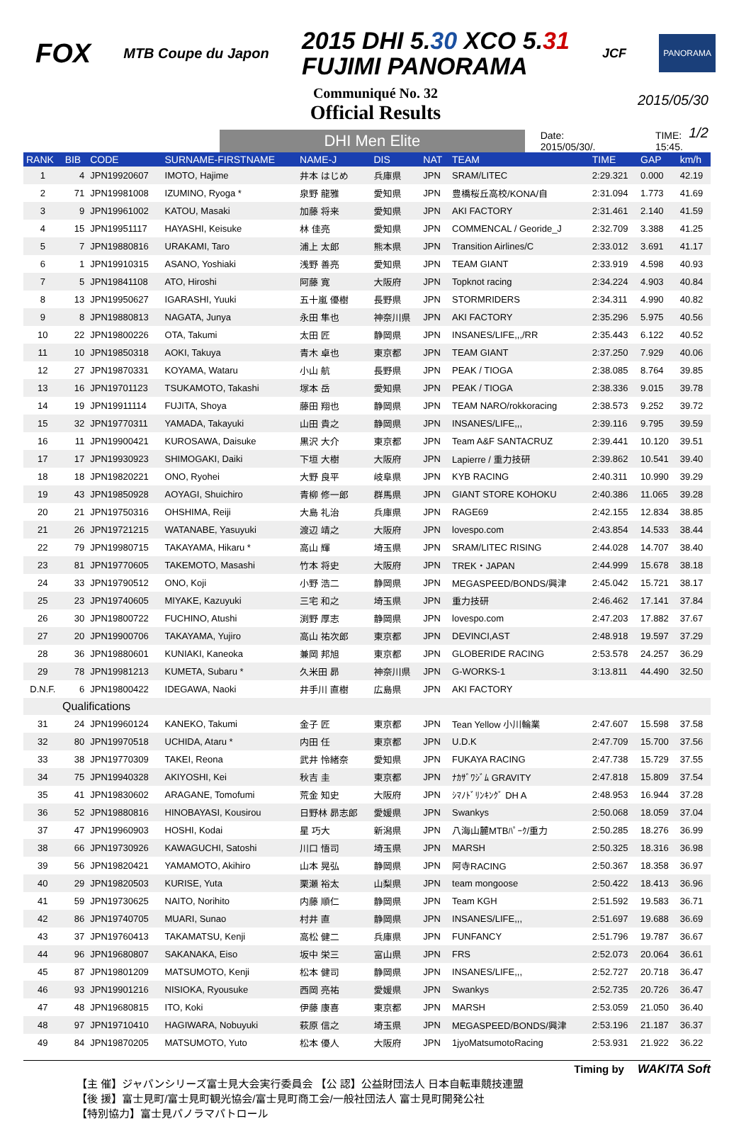FOX
MTB Coupe du Japon
2015 DHI 5.30 XCO 5.31
FUJIMI PANORAMA
JCF
PANORAMA
Communiqué No. 32
Official Results
2015/05/30
1/2
DHI Men Elite
Date: 2015/05/30/.
TIME: 15:45.
| RANK | BIB | CODE | SURNAME-FIRSTNAME | NAME-J | DIS | NAT | TEAM | TIME | GAP | km/h |
| --- | --- | --- | --- | --- | --- | --- | --- | --- | --- | --- |
| 1 | 4 | JPN19920607 | IMOTO, Hajime | 井本 はじめ | 兵庫県 | JPN | SRAM/LITEC | 2:29.321 | 0.000 | 42.19 |
| 2 | 71 | JPN19981008 | IZUMINO, Ryoga * | 泉野 龍雅 | 愛知県 | JPN | 豊橋桜丘高校/KONA/自 | 2:31.094 | 1.773 | 41.69 |
| 3 | 9 | JPN19961002 | KATOU, Masaki | 加藤 将来 | 愛知県 | JPN | AKI FACTORY | 2:31.461 | 2.140 | 41.59 |
| 4 | 15 | JPN19951117 | HAYASHI, Keisuke | 林 佳亮 | 愛知県 | JPN | COMMENCAL / Georide_J | 2:32.709 | 3.388 | 41.25 |
| 5 | 7 | JPN19880816 | URAKAMI, Taro | 浦上 太郎 | 熊本県 | JPN | Transition Airlines/C | 2:33.012 | 3.691 | 41.17 |
| 6 | 1 | JPN19910315 | ASANO, Yoshiaki | 浅野 善亮 | 愛知県 | JPN | TEAM GIANT | 2:33.919 | 4.598 | 40.93 |
| 7 | 5 | JPN19841108 | ATO, Hiroshi | 阿藤 寛 | 大阪府 | JPN | Topknot racing | 2:34.224 | 4.903 | 40.84 |
| 8 | 13 | JPN19950627 | IGARASHI, Yuuki | 五十嵐 優樹 | 長野県 | JPN | STORMRIDERS | 2:34.311 | 4.990 | 40.82 |
| 9 | 8 | JPN19880813 | NAGATA, Junya | 永田 隼也 | 神奈川県 | JPN | AKI FACTORY | 2:35.296 | 5.975 | 40.56 |
| 10 | 22 | JPN19800226 | OTA, Takumi | 太田 匠 | 静岡県 | JPN | INSANES/LIFE,,,/RR | 2:35.443 | 6.122 | 40.52 |
| 11 | 10 | JPN19850318 | AOKI, Takuya | 青木 卓也 | 東京都 | JPN | TEAM GIANT | 2:37.250 | 7.929 | 40.06 |
| 12 | 27 | JPN19870331 | KOYAMA, Wataru | 小山 航 | 長野県 | JPN | PEAK / TIOGA | 2:38.085 | 8.764 | 39.85 |
| 13 | 16 | JPN19701123 | TSUKAMOTO, Takashi | 塚本 岳 | 愛知県 | JPN | PEAK / TIOGA | 2:38.336 | 9.015 | 39.78 |
| 14 | 19 | JPN19911114 | FUJITA, Shoya | 藤田 翔也 | 静岡県 | JPN | TEAM NARO/rokkoracing | 2:38.573 | 9.252 | 39.72 |
| 15 | 32 | JPN19770311 | YAMADA, Takayuki | 山田 貴之 | 静岡県 | JPN | INSANES/LIFE,,, | 2:39.116 | 9.795 | 39.59 |
| 16 | 11 | JPN19900421 | KUROSAWA, Daisuke | 黒沢 大介 | 東京都 | JPN | Team A&F SANTACRUZ | 2:39.441 | 10.120 | 39.51 |
| 17 | 17 | JPN19930923 | SHIMOGAKI, Daiki | 下垣 大樹 | 大阪府 | JPN | Lapierre / 重力技研 | 2:39.862 | 10.541 | 39.40 |
| 18 | 18 | JPN19820221 | ONO, Ryohei | 大野 良平 | 岐阜県 | JPN | KYB RACING | 2:40.311 | 10.990 | 39.29 |
| 19 | 43 | JPN19850928 | AOYAGI, Shuichiro | 青柳 修一郎 | 群馬県 | JPN | GIANT STORE KOHOKU | 2:40.386 | 11.065 | 39.28 |
| 20 | 21 | JPN19750316 | OHSHIMA, Reiji | 大島 礼治 | 兵庫県 | JPN | RAGE69 | 2:42.155 | 12.834 | 38.85 |
| 21 | 26 | JPN19721215 | WATANABE, Yasuyuki | 渡辺 靖之 | 大阪府 | JPN | lovespo.com | 2:43.854 | 14.533 | 38.44 |
| 22 | 79 | JPN19980715 | TAKAYAMA, Hikaru * | 高山 輝 | 埼玉県 | JPN | SRAM/LITEC RISING | 2:44.028 | 14.707 | 38.40 |
| 23 | 81 | JPN19770605 | TAKEMOTO, Masashi | 竹本 将史 | 大阪府 | JPN | TREK・JAPAN | 2:44.999 | 15.678 | 38.18 |
| 24 | 33 | JPN19790512 | ONO, Koji | 小野 浩二 | 静岡県 | JPN | MEGASPEED/BONDS/興津 | 2:45.042 | 15.721 | 38.17 |
| 25 | 23 | JPN19740605 | MIYAKE, Kazuyuki | 三宅 和之 | 埼玉県 | JPN | 重力技研 | 2:46.462 | 17.141 | 37.84 |
| 26 | 30 | JPN19800722 | FUCHINO, Atushi | 渕野 厚志 | 静岡県 | JPN | lovespo.com | 2:47.203 | 17.882 | 37.67 |
| 27 | 20 | JPN19900706 | TAKAYAMA, Yujiro | 高山 祐次郎 | 東京都 | JPN | DEVINCI,AST | 2:48.918 | 19.597 | 37.29 |
| 28 | 36 | JPN19880601 | KUNIAKI, Kaneoka | 兼岡 邦旭 | 東京都 | JPN | GLOBERIDE RACING | 2:53.578 | 24.257 | 36.29 |
| 29 | 78 | JPN19981213 | KUMETA, Subaru * | 久米田 昴 | 神奈川県 | JPN | G-WORKS-1 | 3:13.811 | 44.490 | 32.50 |
| D.N.F. | 6 | JPN19800422 | IDEGAWA, Naoki | 井手川 直樹 | 広島県 | JPN | AKI FACTORY | | | |
| Qualifications | | | | | | | | | | |
| 31 | 24 | JPN19960124 | KANEKO, Takumi | 金子 匠 | 東京都 | JPN | Tean Yellow 小川輪業 | 2:47.607 | 15.598 | 37.58 |
| 32 | 80 | JPN19970518 | UCHIDA, Ataru * | 内田 任 | 東京都 | JPN | U.D.K | 2:47.709 | 15.700 | 37.56 |
| 33 | 38 | JPN19770309 | TAKEI, Reona | 武井 怜緒奈 | 愛知県 | JPN | FUKAYA RACING | 2:47.738 | 15.729 | 37.55 |
| 34 | 75 | JPN19940328 | AKIYOSHI, Kei | 秋吉 圭 | 東京都 | JPN | ﾅｶｻﾞﾜｼﾞﾑ GRAVITY | 2:47.818 | 15.809 | 37.54 |
| 35 | 41 | JPN19830602 | ARAGANE, Tomofumi | 荒金 知史 | 大阪府 | JPN | ｼﾏﾉﾄﾞﾘﾝｷﾝｸﾞ DH A | 2:48.953 | 16.944 | 37.28 |
| 36 | 52 | JPN19880816 | HINOBAYASI, Kousirou | 日野林 昴志郎 | 愛媛県 | JPN | Swankys | 2:50.068 | 18.059 | 37.04 |
| 37 | 47 | JPN19960903 | HOSHI, Kodai | 星 巧大 | 新潟県 | JPN | 八海山麓MTBﾊﾟｰｸ/重力 | 2:50.285 | 18.276 | 36.99 |
| 38 | 66 | JPN19730926 | KAWAGUCHI, Satoshi | 川口 悟司 | 埼玉県 | JPN | MARSH | 2:50.325 | 18.316 | 36.98 |
| 39 | 56 | JPN19820421 | YAMAMOTO, Akihiro | 山本 晃弘 | 静岡県 | JPN | 阿寺RACING | 2:50.367 | 18.358 | 36.97 |
| 40 | 29 | JPN19820503 | KURISE, Yuta | 栗瀬 裕太 | 山梨県 | JPN | team mongoose | 2:50.422 | 18.413 | 36.96 |
| 41 | 59 | JPN19730625 | NAITO, Norihito | 内藤 順仁 | 静岡県 | JPN | Team KGH | 2:51.592 | 19.583 | 36.71 |
| 42 | 86 | JPN19740705 | MUARI, Sunao | 村井 直 | 静岡県 | JPN | INSANES/LIFE,,, | 2:51.697 | 19.688 | 36.69 |
| 43 | 37 | JPN19760413 | TAKAMATSU, Kenji | 高松 健二 | 兵庫県 | JPN | FUNFANCY | 2:51.796 | 19.787 | 36.67 |
| 44 | 96 | JPN19680807 | SAKANAKA, Eiso | 坂中 栄三 | 富山県 | JPN | FRS | 2:52.073 | 20.064 | 36.61 |
| 45 | 87 | JPN19801209 | MATSUMOTO, Kenji | 松本 健司 | 静岡県 | JPN | INSANES/LIFE,,, | 2:52.727 | 20.718 | 36.47 |
| 46 | 93 | JPN19901216 | NISIOKA, Ryousuke | 西岡 亮祐 | 愛媛県 | JPN | Swankys | 2:52.735 | 20.726 | 36.47 |
| 47 | 48 | JPN19680815 | ITO, Koki | 伊藤 康喜 | 東京都 | JPN | MARSH | 2:53.059 | 21.050 | 36.40 |
| 48 | 97 | JPN19710410 | HAGIWARA, Nobuyuki | 萩原 信之 | 埼玉県 | JPN | MEGASPEED/BONDS/興津 | 2:53.196 | 21.187 | 36.37 |
| 49 | 84 | JPN19870205 | MATSUMOTO, Yuto | 松本 優人 | 大阪府 | JPN | 1jyoMatsumotoRacing | 2:53.931 | 21.922 | 36.22 |
Timing by WAKITA Soft
【主 催】ジャパンシリーズ富士見大会実行委員会 【公 認】公益財団法人 日本自転車競技連盟
【後 援】富士見町/富士見町観光協会/富士見町商工会/一般社団法人 富士見町開発公社
【特別協力】富士見パノラマパトロール